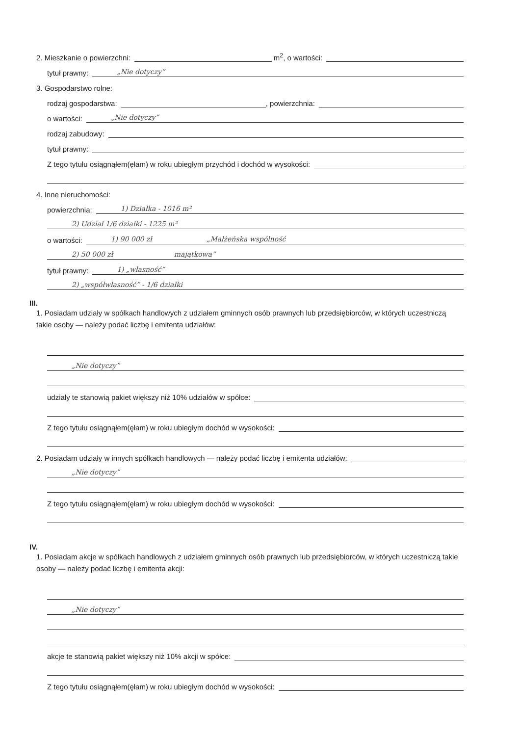2. Mieszkanie o powierzchni: m<sup>2</sup>, o wartości:
tytuł prawny: „Nie dotyczy”
3. Gospodarstwo rolne:
rodzaj gospodarstwa: , powierzchnia:
o wartości: „Nie dotyczy”
rodzaj zabudowy:
tytuł prawny:
Z tego tytułu osiągnąłem(ęłam) w roku ubiegłym przychód i dochód w wysokości:
4. Inne nieruchomości:
powierzchnia: 1) Działka - 1016 m²
2) Udział 1/6 działki - 1225 m²
o wartości: 1) 90 000 zł „Małżeńska wspólność
2) 50 000 zł majątkowa”
tytuł prawny: 1) „własność”
2) „współwłasność” - 1/6 działki
III.
1. Posiadam udziały w spółkach handlowych z udziałem gminnych osób prawnych lub przedsiębiorców, w których uczestniczą takie osoby — należy podać liczbę i emitenta udziałów:
„Nie dotyczy”
udziały te stanowią pakiet większy niż 10% udziałów w spółce:
Z tego tytułu osiągnąłem(ęłam) w roku ubiegłym dochód w wysokości:
2. Posiadam udziały w innych spółkach handlowych — należy podać liczbę i emitenta udziałów:
„Nie dotyczy”
Z tego tytułu osiągnąłem(ęłam) w roku ubiegłym dochód w wysokości:
IV.
1. Posiadam akcje w spółkach handlowych z udziałem gminnych osób prawnych lub przedsiębiorców, w których uczestniczą takie osoby — należy podać liczbę i emitenta akcji:
„Nie dotyczy”
akcje te stanowią pakiet większy niż 10% akcji w spółce:
Z tego tytułu osiągnąłem(ęłam) w roku ubiegłym dochód w wysokości: